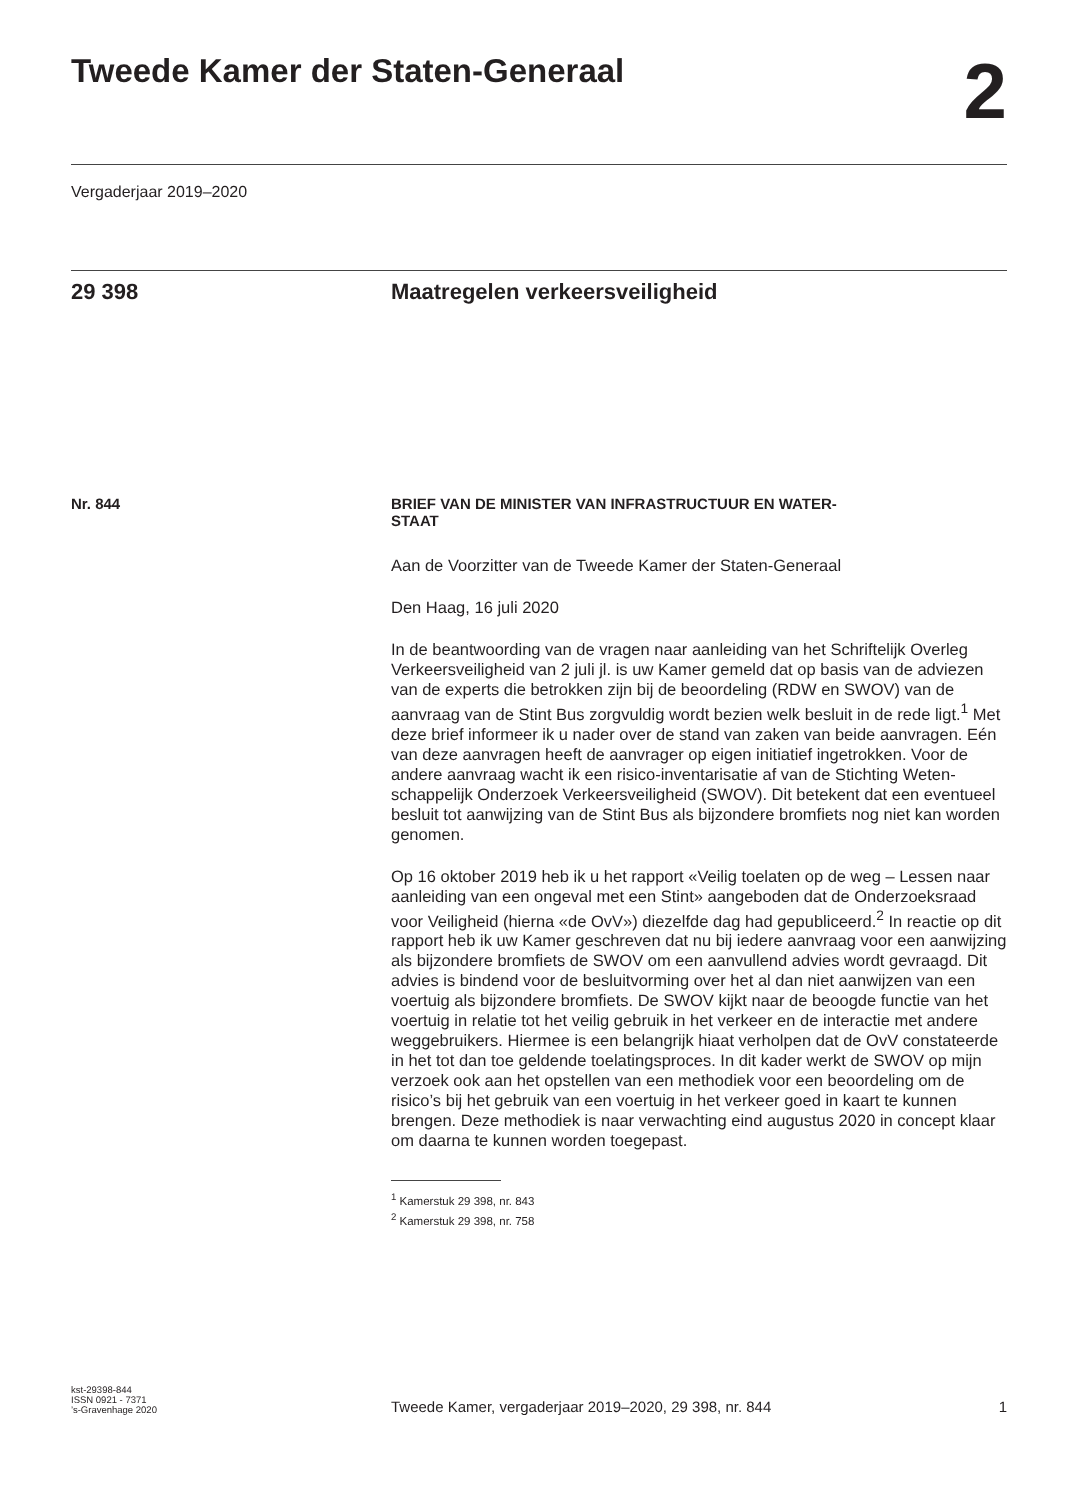Tweede Kamer der Staten-Generaal
2
Vergaderjaar 2019–2020
29 398 Maatregelen verkeersveiligheid
Nr. 844 BRIEF VAN DE MINISTER VAN INFRASTRUCTUUR EN WATER-
STAAT
Aan de Voorzitter van de Tweede Kamer der Staten-Generaal
Den Haag, 16 juli 2020
In de beantwoording van de vragen naar aanleiding van het Schriftelijk Overleg Verkeersveiligheid van 2 juli jl. is uw Kamer gemeld dat op basis van de adviezen van de experts die betrokken zijn bij de beoordeling (RDW en SWOV) van de aanvraag van de Stint Bus zorgvuldig wordt bezien welk besluit in de rede ligt.<sup>1</sup> Met deze brief informeer ik u nader over de stand van zaken van beide aanvragen. Eén van deze aanvragen heeft de aanvrager op eigen initiatief ingetrokken. Voor de andere aanvraag wacht ik een risico-inventarisatie af van de Stichting Weten­schappelijk Onderzoek Verkeersveiligheid (SWOV). Dit betekent dat een eventueel besluit tot aanwijzing van de Stint Bus als bijzondere bromfiets nog niet kan worden genomen.
Op 16 oktober 2019 heb ik u het rapport «Veilig toelaten op de weg – Lessen naar aanleiding van een ongeval met een Stint» aangeboden dat de Onderzoeksraad voor Veiligheid (hierna «de OvV») diezelfde dag had gepubliceerd.<sup>2</sup> In reactie op dit rapport heb ik uw Kamer geschreven dat nu bij iedere aanvraag voor een aanwijzing als bijzondere bromfiets de SWOV om een aanvullend advies wordt gevraagd. Dit advies is bindend voor de besluitvorming over het al dan niet aanwijzen van een voertuig als bijzondere bromfiets. De SWOV kijkt naar de beoogde functie van het voertuig in relatie tot het veilig gebruik in het verkeer en de interactie met andere weggebruikers. Hiermee is een belangrijk hiaat verholpen dat de OvV constateerde in het tot dan toe geldende toelatingsproces. In dit kader werkt de SWOV op mijn verzoek ook aan het opstellen van een methodiek voor een beoordeling om de risico’s bij het gebruik van een voertuig in het verkeer goed in kaart te kunnen brengen. Deze methodiek is naar verwachting eind augustus 2020 in concept klaar om daarna te kunnen worden toegepast.
<sup>1</sup> Kamerstuk 29 398, nr. 843
<sup>2</sup> Kamerstuk 29 398, nr. 758
kst-29398-844
ISSN 0921 - 7371
’s-Gravenhage 2020
Tweede Kamer, vergaderjaar 2019–2020, 29 398, nr. 844
1